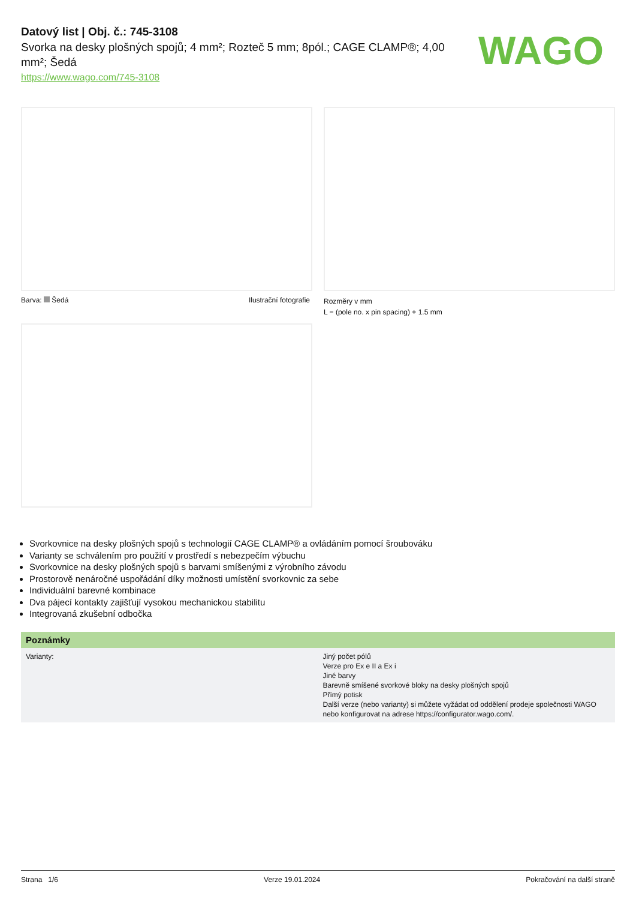Datový list | Obj. č.: 745-3108
Svorka na desky plošných spojů; 4 mm²; Rozteč 5 mm; 8pól.; CAGE CLAMP®; 4,00 mm²; Šedá
https://www.wago.com/745-3108
WAGO
Barva: Šedá Ilustrační fotografie
Rozměry v mm
L = (pole no. x pin spacing) + 1.5 mm
Svorkovnice na desky plošných spojů s technologií CAGE CLAMP® a ovládáním pomocí šroubováku
Varianty se schválením pro použití v prostředí s nebezpečím výbuchu
Svorkovnice na desky plošných spojů s barvami smíšenými z výrobního závodu
Prostorově nenáročné uspořádání díky možnosti umístění svorkovnic za sebe
Individuální barevné kombinace
Dva pájecí kontakty zajišťují vysokou mechanickou stabilitu
Integrovaná zkušební odbočka
| Poznámky | |
| --- | --- |
| Varianty: | Jiný počet pólů Verze pro Ex e II a Ex i Jiné barvy Barevně smíšené svorkové bloky na desky plošných spojů Přímý potisk Další verze (nebo varianty) si můžete vyžádat od oddělení prodeje společnosti WAGO nebo konfigurovat na adrese https://configurator.wago.com/. |
Strana 1/6 Verze 19.01.2024 Pokračování na další straně